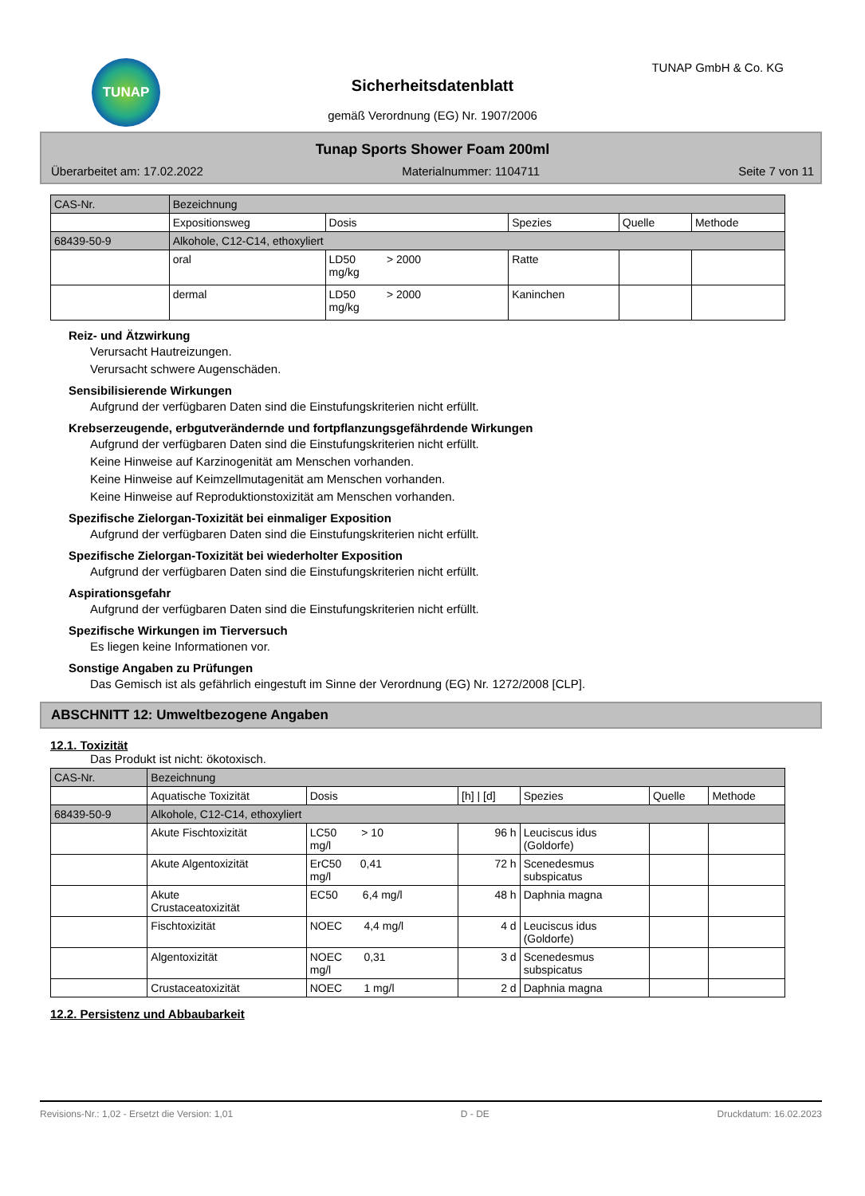TUNAP TUNAP GmbH & Co. KG
Sicherheitsdatenblatt
gemäß Verordnung (EG) Nr. 1907/2006
Tunap Sports Shower Foam 200ml
Überarbeitet am: 17.02.2022 Materialnummer: 1104711 Seite 7 von 11
| CAS-Nr. | Bezeichnung | | | | |
| --- | --- | --- | --- | --- | --- |
| | Expositionsweg | Dosis | Spezies | Quelle | Methode |
| 68439-50-9 | Alkohole, C12-C14, ethoxyliert | | | | |
| | oral | LD50 > 2000 mg/kg | Ratte | | |
| | dermal | LD50 > 2000 mg/kg | Kaninchen | | |
Reiz- und Ätzwirkung
Verursacht Hautreizungen.
Verursacht schwere Augenschäden.
Sensibilisierende Wirkungen
Aufgrund der verfügbaren Daten sind die Einstufungskriterien nicht erfüllt.
Krebserzeugende, erbgutverändernde und fortpflanzungsgefährdende Wirkungen
Aufgrund der verfügbaren Daten sind die Einstufungskriterien nicht erfüllt.
Keine Hinweise auf Karzinogenität am Menschen vorhanden.
Keine Hinweise auf Keimzellmutagenität am Menschen vorhanden.
Keine Hinweise auf Reproduktionstoxizität am Menschen vorhanden.
Spezifische Zielorgan-Toxizität bei einmaliger Exposition
Aufgrund der verfügbaren Daten sind die Einstufungskriterien nicht erfüllt.
Spezifische Zielorgan-Toxizität bei wiederholter Exposition
Aufgrund der verfügbaren Daten sind die Einstufungskriterien nicht erfüllt.
Aspirationsgefahr
Aufgrund der verfügbaren Daten sind die Einstufungskriterien nicht erfüllt.
Spezifische Wirkungen im Tierversuch
Es liegen keine Informationen vor.
Sonstige Angaben zu Prüfungen
Das Gemisch ist als gefährlich eingestuft im Sinne der Verordnung (EG) Nr. 1272/2008 [CLP].
ABSCHNITT 12: Umweltbezogene Angaben
12.1. Toxizität
Das Produkt ist nicht: ökotoxisch.
| CAS-Nr. | Bezeichnung | | | | | |
| --- | --- | --- | --- | --- | --- | --- |
| | Aquatische Toxizität | Dosis | [h] / [d] | Spezies | Quelle | Methode |
| 68439-50-9 | Alkohole, C12-C14, ethoxyliert | | | | | |
| | Akute Fischtoxizität | LC50 > 10 mg/l | 96 h | Leuciscus idus (Goldorfe) | | |
| | Akute Algentoxizität | ErC50 0,41 mg/l | 72 h | Scenedesmus subspicatus | | |
| | Akute Crustaceatoxizität | EC50 6,4 mg/l | 48 h | Daphnia magna | | |
| | Fischtoxizität | NOEC 4,4 mg/l | 4 d | Leuciscus idus (Goldorfe) | | |
| | Algentoxizität | NOEC 0,31 mg/l | 3 d | Scenedesmus subspicatus | | |
| | Crustaceatoxizität | NOEC 1 mg/l | 2 d | Daphnia magna | | |
12.2. Persistenz und Abbaubarkeit
Revisions-Nr.: 1,02 - Ersetzt die Version: 1,01 D - DE Druckdatum: 16.02.2023